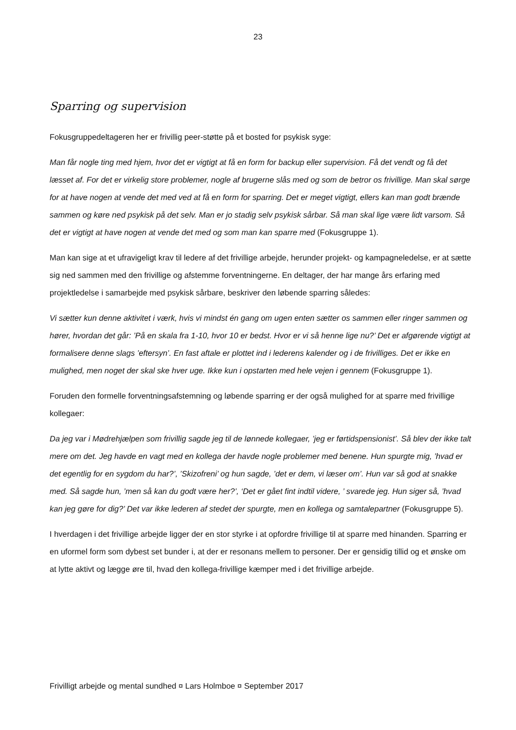23
Sparring og supervision
Fokusgruppedeltageren her er frivillig peer-støtte på et bosted for psykisk syge:
Man får nogle ting med hjem, hvor det er vigtigt at få en form for backup eller supervision. Få det vendt og få det læsset af. For det er virkelig store problemer, nogle af brugerne slås med og som de betror os frivillige. Man skal sørge for at have nogen at vende det med ved at få en form for sparring. Det er meget vigtigt, ellers kan man godt brænde sammen og køre ned psykisk på det selv. Man er jo stadig selv psykisk sårbar. Så man skal lige være lidt varsom. Så det er vigtigt at have nogen at vende det med og som man kan sparre med (Fokusgruppe 1).
Man kan sige at et ufravigeligt krav til ledere af det frivillige arbejde, herunder projekt- og kampagneledelse, er at sætte sig ned sammen med den frivillige og afstemme forventningerne. En deltager, der har mange års erfaring med projektledelse i samarbejde med psykisk sårbare, beskriver den løbende sparring således:
Vi sætter kun denne aktivitet i værk, hvis vi mindst én gang om ugen enten sætter os sammen eller ringer sammen og hører, hvordan det går: ’På en skala fra 1-10, hvor 10 er bedst. Hvor er vi så henne lige nu?’ Det er afgørende vigtigt at formalisere denne slags ’eftersyn’. En fast aftale er plottet ind i lederens kalender og i de frivilliges. Det er ikke en mulighed, men noget der skal ske hver uge. Ikke kun i opstarten med hele vejen i gennem (Fokusgruppe 1).
Foruden den formelle forventningsafstemning og løbende sparring er der også mulighed for at sparre med frivillige kollegaer:
Da jeg var i Mødrehjælpen som frivillig sagde jeg til de lønnede kollegaer, ’jeg er førtidspensionist’. Så blev der ikke talt mere om det. Jeg havde en vagt med en kollega der havde nogle problemer med benene. Hun spurgte mig, ’hvad er det egentlig for en sygdom du har?’, ’Skizofreni’ og hun sagde, ’det er dem, vi læser om’. Hun var så god at snakke med. Så sagde hun, ’men så kan du godt være her?’, ‘Det er gået fint indtil videre, ’ svarede jeg. Hun siger så, ’hvad kan jeg gøre for dig?’ Det var ikke lederen af stedet der spurgte, men en kollega og samtalepartner (Fokusgruppe 5).
I hverdagen i det frivillige arbejde ligger der en stor styrke i at opfordre frivillige til at sparre med hinanden. Sparring er en uformel form som dybest set bunder i, at der er resonans mellem to personer. Der er gensidig tillid og et ønske om at lytte aktivt og lægge øre til, hvad den kollega-frivillige kæmper med i det frivillige arbejde.
Frivilligt arbejde og mental sundhed ¤ Lars Holmboe ¤ September 2017